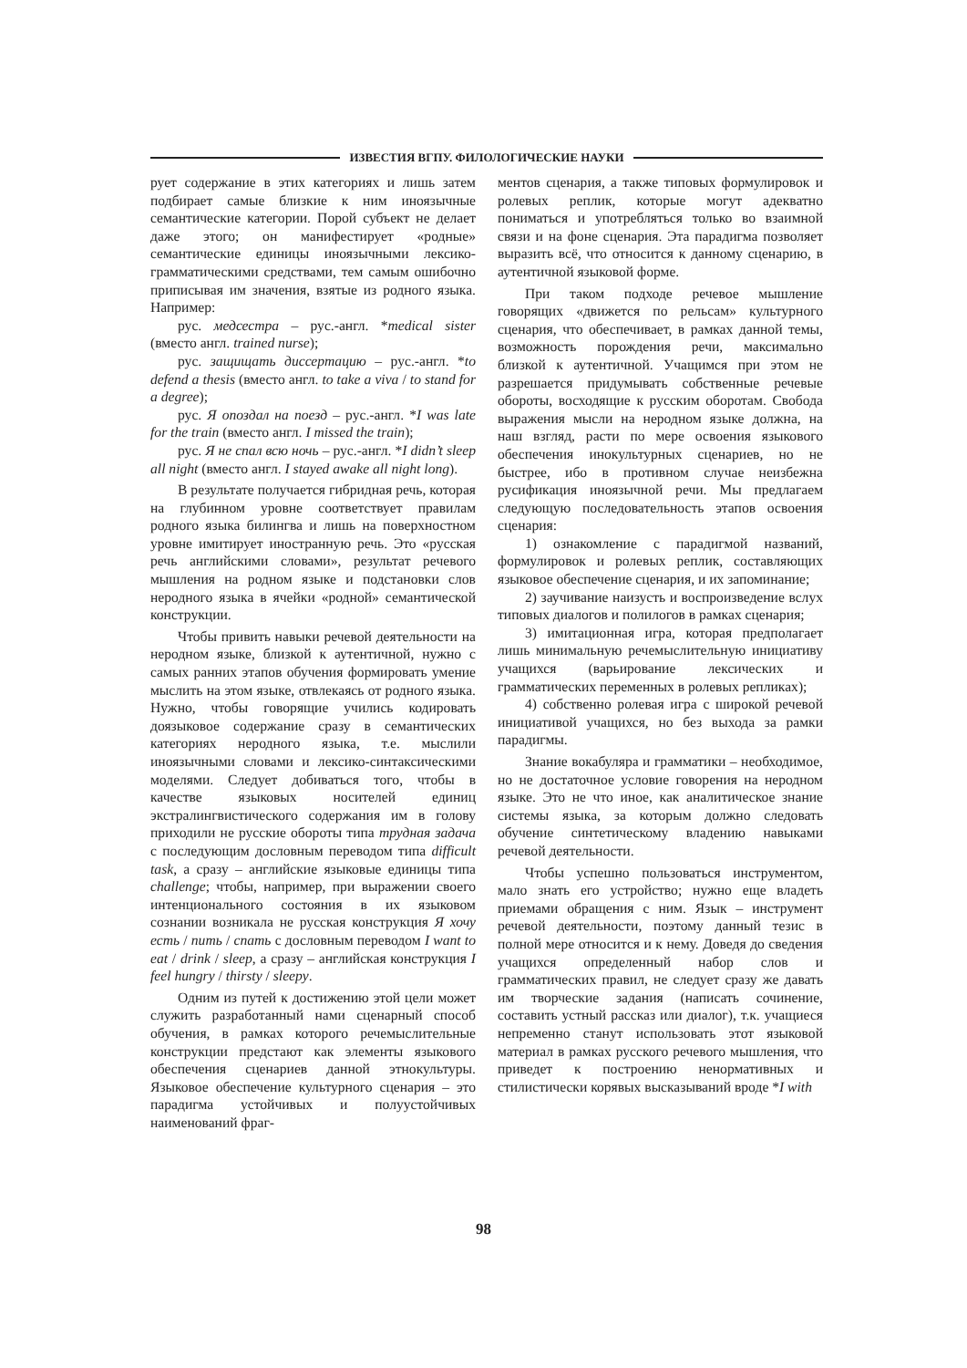ИЗВЕСТИЯ ВГПУ. ФИЛОЛОГИЧЕСКИЕ НАУКИ
рует содержание в этих категориях и лишь затем подбирает самые близкие к ним иноязычные семантические категории. Порой субъект не делает даже этого; он манифестирует «родные» семантические единицы иноязычными лексико-грамматическими средствами, тем самым ошибочно приписывая им значения, взятые из родного языка. Например:
рус. медсестра – рус.-англ. *medical sister (вместо англ. trained nurse);
рус. защищать диссертацию – рус.-англ. *to defend a thesis (вместо англ. to take a viva / to stand for a degree);
рус. Я опоздал на поезд – рус.-англ. *I was late for the train (вместо англ. I missed the train);
рус. Я не спал всю ночь – рус.-англ. *I didn’t sleep all night (вместо англ. I stayed awake all night long).
В результате получается гибридная речь, которая на глубинном уровне соответствует правилам родного языка билингва и лишь на поверхностном уровне имитирует иностранную речь. Это «русская речь английскими словами», результат речевого мышления на родном языке и подстановки слов неродного языка в ячейки «родной» семантической конструкции.
Чтобы привить навыки речевой деятельности на неродном языке, близкой к аутентичной, нужно с самых ранних этапов обучения формировать умение мыслить на этом языке, отвлекаясь от родного языка. Нужно, чтобы говорящие учились кодировать доязыковое содержание сразу в семантических категориях неродного языка, т.е. мыслили иноязычными словами и лексико-синтаксическими моделями. Следует добиваться того, чтобы в качестве языковых носителей единиц экстралингвистического содержания им в голову приходили не русские обороты типа трудная задача с последующим дословным переводом типа difficult task, а сразу – английские языковые единицы типа challenge; чтобы, например, при выражении своего интенционального состояния в их языковом сознании возникала не русская конструкция Я хочу есть / пить / спать с дословным переводом I want to eat / drink / sleep, а сразу – английская конструкция I feel hungry / thirsty / sleepy.
Одним из путей к достижению этой цели может служить разработанный нами сценарный способ обучения, в рамках которого речемыслительные конструкции предстают как элементы языкового обеспечения сценариев данной этнокультуры. Языковое обеспечение культурного сценария – это парадигма устойчивых и полуустойчивых наименований фраг-
ментов сценария, а также типовых формулировок и ролевых реплик, которые могут адекватно пониматься и употребляться только во взаимной связи и на фоне сценария. Эта парадигма позволяет выразить всё, что относится к данному сценарию, в аутентичной языковой форме.
При таком подходе речевое мышление говорящих «движется по рельсам» культурного сценария, что обеспечивает, в рамках данной темы, возможность порождения речи, максимально близкой к аутентичной. Учащимся при этом не разрешается придумывать собственные речевые обороты, восходящие к русским оборотам. Свобода выражения мысли на неродном языке должна, на наш взгляд, расти по мере освоения языкового обеспечения инокультурных сценариев, но не быстрее, ибо в противном случае неизбежна русификация иноязычной речи. Мы предлагаем следующую последовательность этапов освоения сценария:
1) ознакомление с парадигмой названий, формулировок и ролевых реплик, составляющих языковое обеспечение сценария, и их запоминание;
2) заучивание наизусть и воспроизведение вслух типовых диалогов и полилогов в рамках сценария;
3) имитационная игра, которая предполагает лишь минимальную речемыслительную инициативу учащихся (варьирование лексических и грамматических переменных в ролевых репликах);
4) собственно ролевая игра с широкой речевой инициативой учащихся, но без выхода за рамки парадигмы.
Знание вокабуляра и грамматики – необходимое, но не достаточное условие говорения на неродном языке. Это не что иное, как аналитическое знание системы языка, за которым должно следовать обучение синтетическому владению навыками речевой деятельности.
Чтобы успешно пользоваться инструментом, мало знать его устройство; нужно еще владеть приемами обращения с ним. Язык – инструмент речевой деятельности, поэтому данный тезис в полной мере относится и к нему. Доведя до сведения учащихся определенный набор слов и грамматических правил, не следует сразу же давать им творческие задания (написать сочинение, составить устный рассказ или диалог), т.к. учащиеся непременно станут использовать этот языковой материал в рамках русского речевого мышления, что приведет к построению ненормативных и стилистически корявых высказываний вроде *I with
98